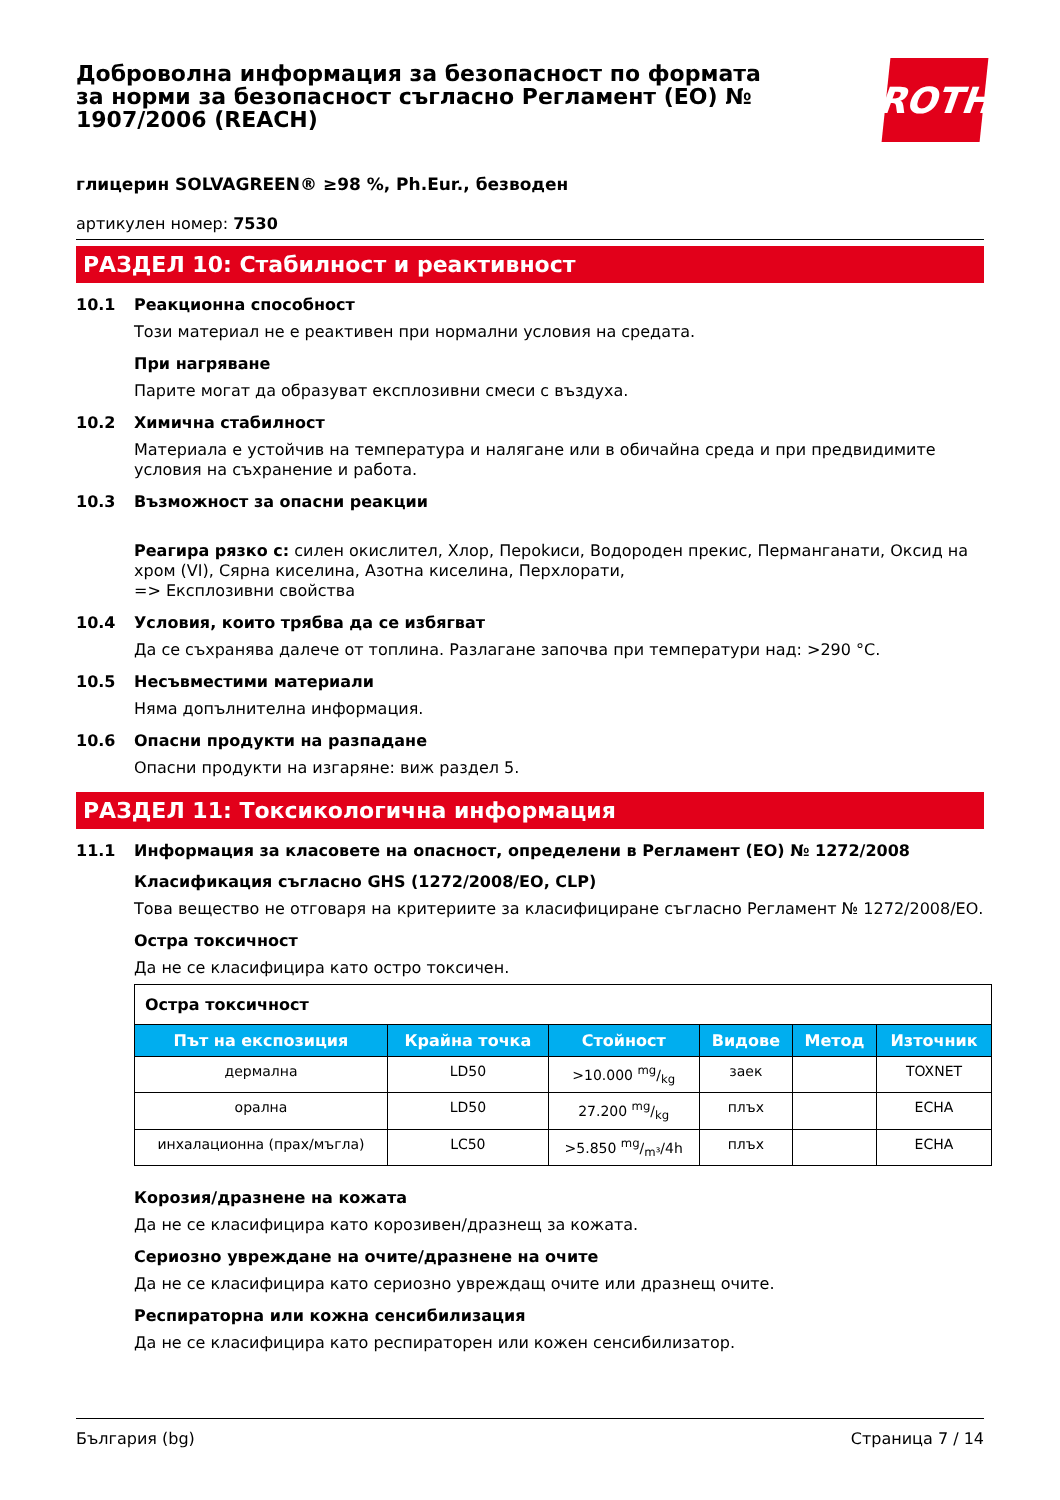Доброволна информация за безопасност по формата за норми за безопасност съгласно Регламент (ЕО) № 1907/2006 (REACH)
ROTH
глицерин SOLVAGREEN® ≥98 %, Ph.Eur., безводен
артикулен номер: 7530
РАЗДЕЛ 10: Стабилност и реактивност
10.1 Реакционна способност
Този материал не е реактивен при нормални условия на средата.
При нагряване
Парите могат да образуват експлозивни смеси с въздуха.
10.2 Химична стабилност
Материала е устойчив на температура и налягане или в обичайна среда и при предвидимите условия на съхранение и работа.
10.3 Възможност за опасни реакции
Реагира рязко с: силен окислител, Хлор, Пероkиси, Водороден прекис, Перманганати, Оксид на хром (VI), Сярна киселина, Азотна киселина, Перхлорати,
=> Експлозивни свойства
10.4 Условия, които трябва да се избягват
Да се съхранява далече от топлина. Разлагане започва при температури над: >290 °C.
10.5 Несъвместими материали
Няма допълнителна информация.
10.6 Опасни продукти на разпадане
Опасни продукти на изгаряне: виж раздел 5.
РАЗДЕЛ 11: Токсикологична информация
11.1 Информация за класовете на опасност, определени в Регламент (ЕО) № 1272/2008
Класификация съгласно GHS (1272/2008/ЕО, CLP)
Това вещество не отговаря на критериите за класифициране съгласно Регламент № 1272/2008/ЕО.
Остра токсичност
Да не се класифицира като остро токсичен.
| Остра токсичност | | | | | |
| Път на експозиция | Крайна точка | Стойност | Видове | Метод | Източник |
| дермална | LD50 | >10.000 mg/kg | заек | | TOXNET |
| орална | LD50 | 27.200 mg/kg | плъх | | ECHA |
| инхалационна (прах/мъгла) | LC50 | >5.850 mg/m³/4h | плъх | | ECHA |
Корозия/дразнене на кожата
Да не се класифицира като корозивен/дразнещ за кожата.
Сериозно увреждане на очите/дразнене на очите
Да не се класифицира като сериозно увреждащ очите или дразнещ очите.
Респираторна или кожна сенсибилизация
Да не се класифицира като респираторен или кожен сенсибилизатор.
България (bg) Страница 7 / 14